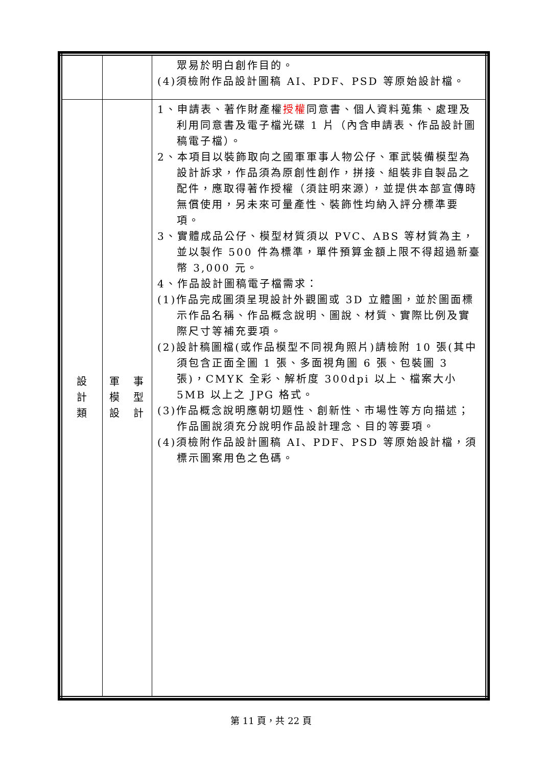| | | 眾易於明白創作目的。 (4)須檢附作品設計圖稿 AI、PDF、PSD 等原始設計檔。 |
| 設 計 類 | 軍 模 設 事 型 計 | 1、申請表、著作財產權 授權 同意書、個人資料蒐集、處理及利用同意書及電子檔光碟 1 片（內含申請表、作品設計圖稿電子檔）。 2、本項目以裝飾取向之國軍軍事人物公仔、軍武裝備模型為設計訴求，作品須為原創性創作，拼接、組裝非自製品之配件，應取得著作授權（須註明來源），並提供本部宣傳時無償使用，另未來可量產性、裝飾性均納入評分標準要項。 3、實體成品公仔、模型材質須以 PVC、ABS 等材質為主，並以製作 500 件為標準，單件預算金額上限不得超過新臺幣 3,000 元。 4、作品設計圖稿電子檔需求： (1)作品完成圖須呈現設計外觀圖或 3D 立體圖，並於圖面標示作品名稱、作品概念說明、圖說、材質、實際比例及實際尺寸等補充要項。 (2)設計稿圖檔(或作品模型不同視角照片)請檢附 10 張(其中須包含正面全圖 1 張、多面視角圖 6 張、包裝圖 3 張)，CMYK 全彩、解析度 300dpi 以上、檔案大小 5MB 以上之 JPG 格式。 (3)作品概念說明應朝切題性、創新性、市場性等方向描述；作品圖說須充分說明作品設計理念、目的等要項。 (4)須檢附作品設計圖稿 AI、PDF、PSD 等原始設計檔，須標示圖案用色之色碼。 |
第 11 頁，共 22 頁